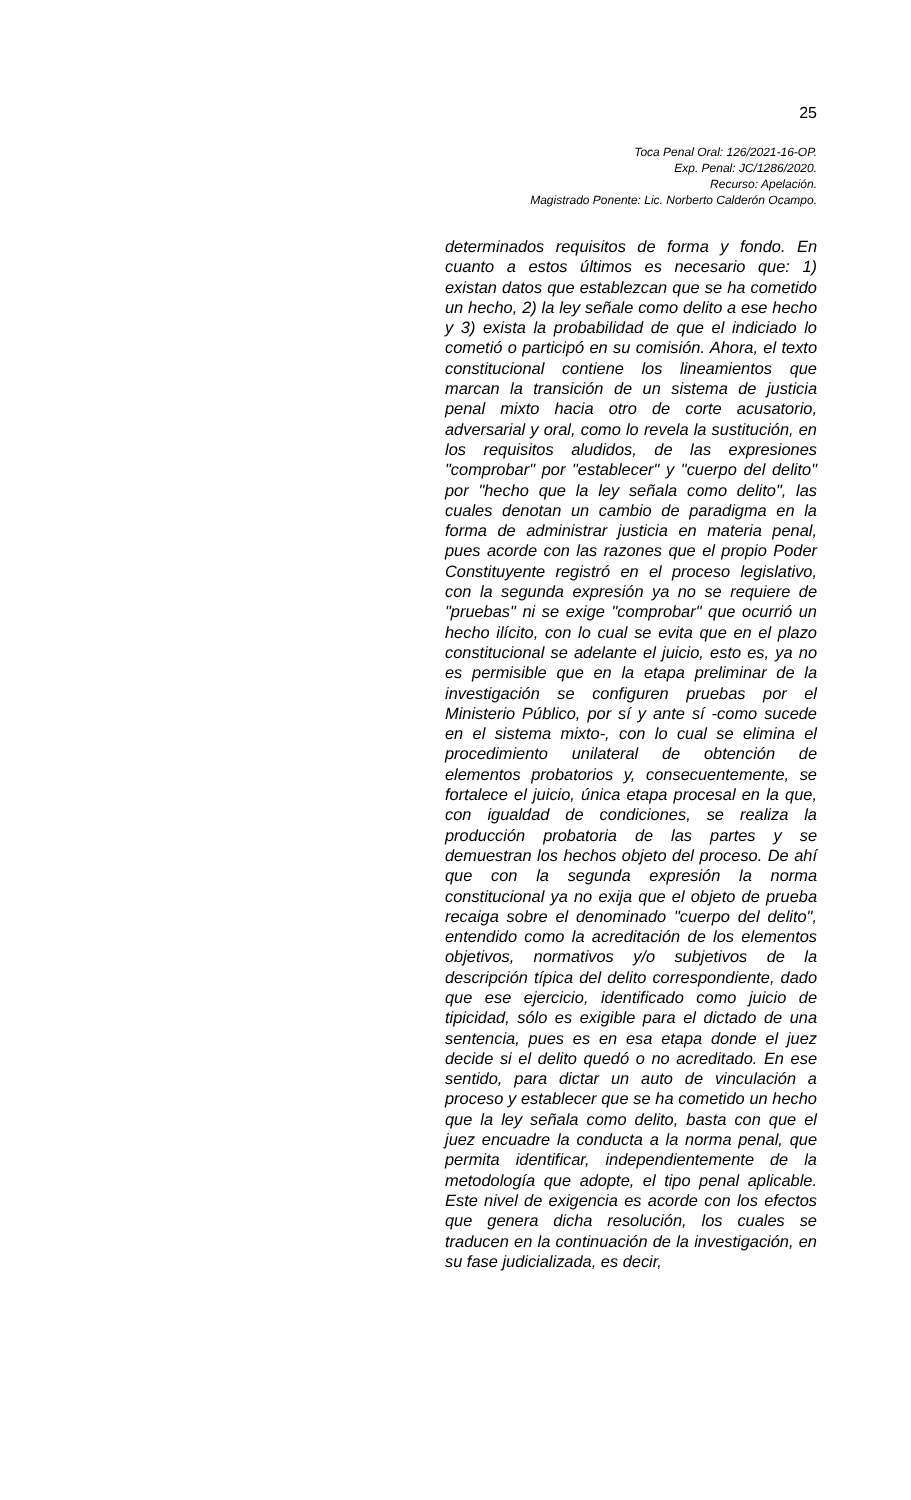25
Toca Penal Oral: 126/2021-16-OP.
Exp. Penal: JC/1286/2020.
Recurso: Apelación.
Magistrado Ponente: Lic. Norberto Calderón Ocampo.
determinados requisitos de forma y fondo. En cuanto a estos últimos es necesario que: 1) existan datos que establezcan que se ha cometido un hecho, 2) la ley señale como delito a ese hecho y 3) exista la probabilidad de que el indiciado lo cometió o participó en su comisión. Ahora, el texto constitucional contiene los lineamientos que marcan la transición de un sistema de justicia penal mixto hacia otro de corte acusatorio, adversarial y oral, como lo revela la sustitución, en los requisitos aludidos, de las expresiones "comprobar" por "establecer" y "cuerpo del delito" por "hecho que la ley señala como delito", las cuales denotan un cambio de paradigma en la forma de administrar justicia en materia penal, pues acorde con las razones que el propio Poder Constituyente registró en el proceso legislativo, con la segunda expresión ya no se requiere de "pruebas" ni se exige "comprobar" que ocurrió un hecho ilícito, con lo cual se evita que en el plazo constitucional se adelante el juicio, esto es, ya no es permisible que en la etapa preliminar de la investigación se configuren pruebas por el Ministerio Público, por sí y ante sí -como sucede en el sistema mixto-, con lo cual se elimina el procedimiento unilateral de obtención de elementos probatorios y, consecuentemente, se fortalece el juicio, única etapa procesal en la que, con igualdad de condiciones, se realiza la producción probatoria de las partes y se demuestran los hechos objeto del proceso. De ahí que con la segunda expresión la norma constitucional ya no exija que el objeto de prueba recaiga sobre el denominado "cuerpo del delito", entendido como la acreditación de los elementos objetivos, normativos y/o subjetivos de la descripción típica del delito correspondiente, dado que ese ejercicio, identificado como juicio de tipicidad, sólo es exigible para el dictado de una sentencia, pues es en esa etapa donde el juez decide si el delito quedó o no acreditado. En ese sentido, para dictar un auto de vinculación a proceso y establecer que se ha cometido un hecho que la ley señala como delito, basta con que el juez encuadre la conducta a la norma penal, que permita identificar, independientemente de la metodología que adopte, el tipo penal aplicable. Este nivel de exigencia es acorde con los efectos que genera dicha resolución, los cuales se traducen en la continuación de la investigación, en su fase judicializada, es decir,